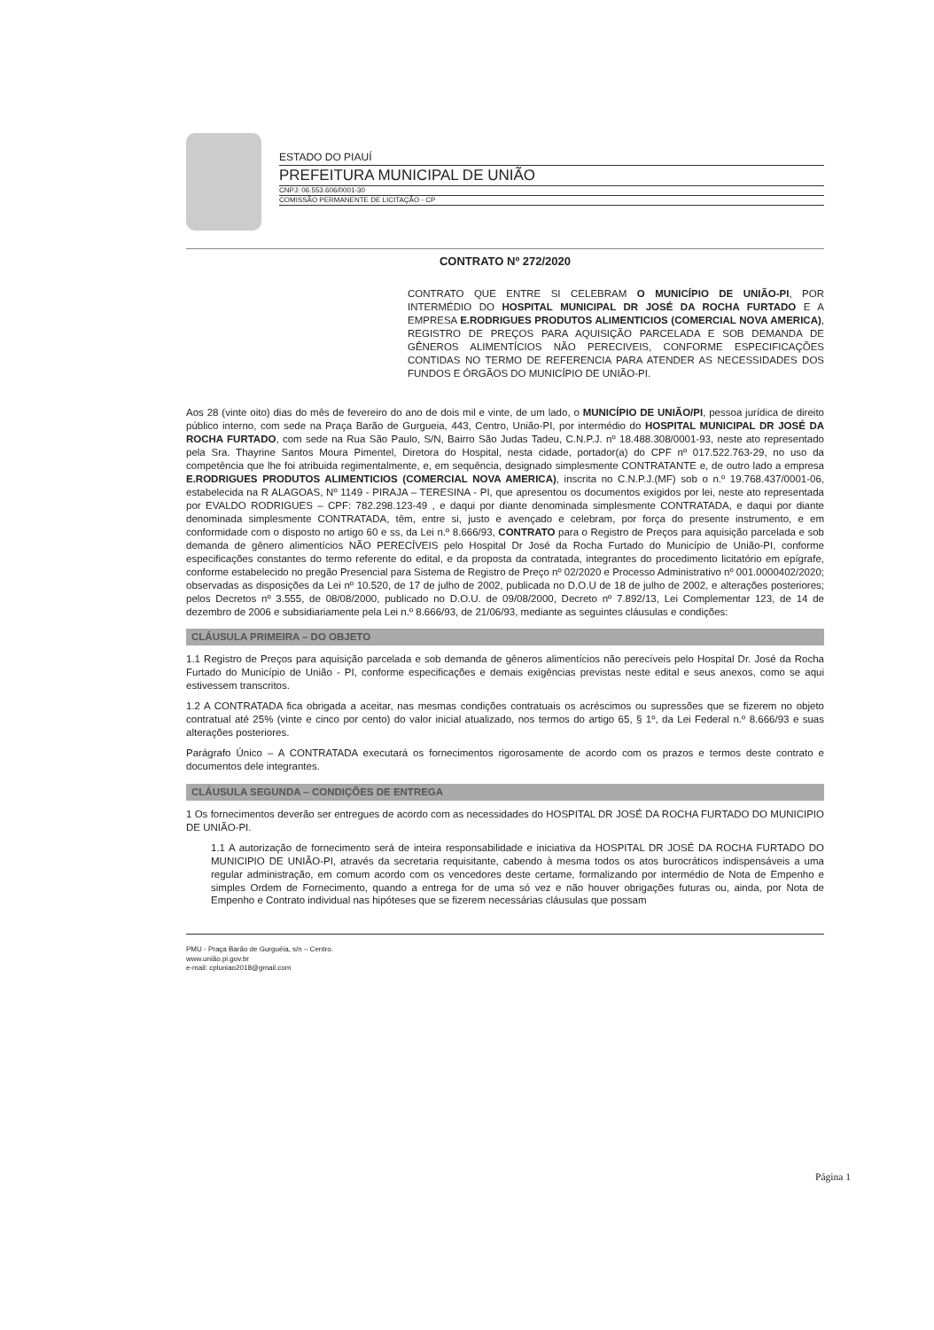ESTADO DO PIAUÍ
PREFEITURA MUNICIPAL DE UNIÃO
CNPJ: 06.553.606/0001-30
COMISSÃO PERMANENTE DE LICITAÇÃO - CP
CONTRATO Nº 272/2020
CONTRATO QUE ENTRE SI CELEBRAM O MUNICÍPIO DE UNIÃO-PI, POR INTERMÉDIO DO HOSPITAL MUNICIPAL DR JOSÉ DA ROCHA FURTADO E A EMPRESA E.RODRIGUES PRODUTOS ALIMENTICIOS (COMERCIAL NOVA AMERICA), REGISTRO DE PREÇOS PARA AQUISIÇÃO PARCELADA E SOB DEMANDA DE GÊNEROS ALIMENTÍCIOS NÃO PERECIVEIS, CONFORME ESPECIFICAÇÕES CONTIDAS NO TERMO DE REFERENCIA PARA ATENDER AS NECESSIDADES DOS FUNDOS E ÓRGÃOS DO MUNICÍPIO DE UNIÃO-PI.
Aos 28 (vinte oito) dias do mês de fevereiro do ano de dois mil e vinte, de um lado, o MUNICÍPIO DE UNIÃO/PI, pessoa jurídica de direito público interno, com sede na Praça Barão de Gurgueia, 443, Centro, União-PI, por intermédio do HOSPITAL MUNICIPAL DR JOSÉ DA ROCHA FURTADO, com sede na Rua São Paulo, S/N, Bairro São Judas Tadeu, C.N.P.J. nº 18.488.308/0001-93, neste ato representado pela Sra. Thayrine Santos Moura Pimentel, Diretora do Hospital, nesta cidade, portador(a) do CPF nº 017.522.763-29, no uso da competência que lhe foi atribuida regimentalmente, e, em sequência, designado simplesmente CONTRATANTE e, de outro lado a empresa E.RODRIGUES PRODUTOS ALIMENTICIOS (COMERCIAL NOVA AMERICA), inscrita no C.N.P.J.(MF) sob o n.º 19.768.437/0001-06, estabelecida na R ALAGOAS, Nº 1149 - PIRAJA – TERESINA - PI, que apresentou os documentos exigidos por lei, neste ato representada por EVALDO RODRIGUES – CPF: 782.298.123-49 , e daqui por diante denominada simplesmente CONTRATADA, e daqui por diante denominada simplesmente CONTRATADA, têm, entre si, justo e avençado e celebram, por força do presente instrumento, e em conformidade com o disposto no artigo 60 e ss, da Lei n.º 8.666/93, CONTRATO para o Registro de Preços para aquisição parcelada e sob demanda de gênero alimentícios NÃO PERECÍVEIS pelo Hospital Dr José da Rocha Furtado do Município de União-PI, conforme especificações constantes do termo referente do edital, e da proposta da contratada, integrantes do procedimento licitatório em epígrafe, conforme estabelecido no pregão Presencial para Sistema de Registro de Preço nº 02/2020 e Processo Administrativo nº 001.0000402/2020; observadas as disposições da Lei nº 10.520, de 17 de julho de 2002, publicada no D.O.U de 18 de julho de 2002, e alterações posteriores; pelos Decretos nº 3.555, de 08/08/2000, publicado no D.O.U. de 09/08/2000, Decreto nº 7.892/13, Lei Complementar 123, de 14 de dezembro de 2006 e subsidiariamente pela Lei n.º 8.666/93, de 21/06/93, mediante as seguintes cláusulas e condições:
CLÁUSULA PRIMEIRA – DO OBJETO
1.1 Registro de Preços para aquisição parcelada e sob demanda de gêneros alimentícios não perecíveis pelo Hospital Dr. José da Rocha Furtado do Município de União - PI, conforme especificações e demais exigências previstas neste edital e seus anexos, como se aqui estivessem transcritos.
1.2 A CONTRATADA fica obrigada a aceitar, nas mesmas condições contratuais os acréscimos ou supressões que se fizerem no objeto contratual até 25% (vinte e cinco por cento) do valor inicial atualizado, nos termos do artigo 65, § 1º, da Lei Federal n.º 8.666/93 e suas alterações posteriores.
Parágrafo Único – A CONTRATADA executará os fornecimentos rigorosamente de acordo com os prazos e termos deste contrato e documentos dele integrantes.
CLÁUSULA SEGUNDA – CONDIÇÕES DE ENTREGA
1 Os fornecimentos deverão ser entregues de acordo com as necessidades do HOSPITAL DR JOSÉ DA ROCHA FURTADO DO MUNICIPIO DE UNIÃO-PI.
1.1 A autorização de fornecimento será de inteira responsabilidade e iniciativa da HOSPITAL DR JOSÉ DA ROCHA FURTADO DO MUNICIPIO DE UNIÃO-PI, através da secretaria requisitante, cabendo à mesma todos os atos burocráticos indispensáveis a uma regular administração, em comum acordo com os vencedores deste certame, formalizando por intermédio de Nota de Empenho e simples Ordem de Fornecimento, quando a entrega for de uma só vez e não houver obrigações futuras ou, ainda, por Nota de Empenho e Contrato individual nas hipóteses que se fizerem necessárias cláusulas que possam
PMU - Praça Barão de Gurguéia, s/n – Centro.
www.união.pi.gov.br
e-mail: cpluniao2018@gmail.com
Página 1